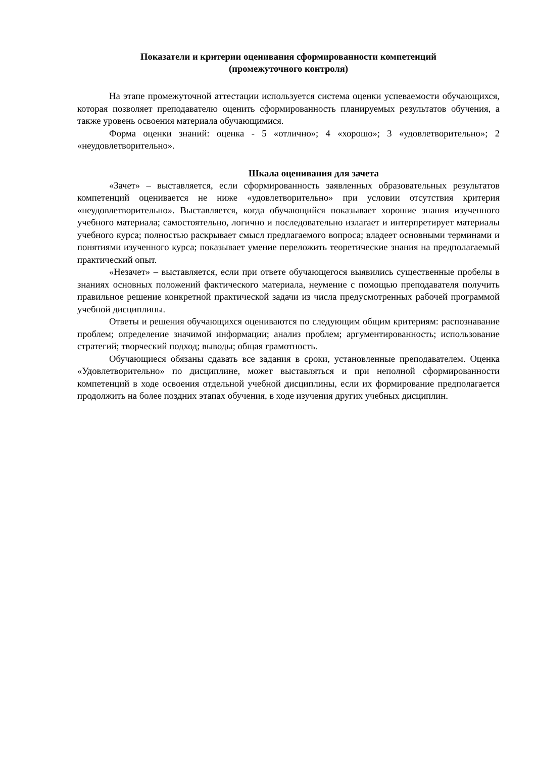Показатели и критерии оценивания сформированности компетенций
(промежуточного контроля)
На этапе промежуточной аттестации используется система оценки успеваемости обучающихся, которая позволяет преподавателю оценить сформированность планируемых результатов обучения, а также уровень освоения материала обучающимися.
Форма оценки знаний: оценка - 5 «отлично»; 4 «хорошо»; 3 «удовлетворительно»; 2 «неудовлетворительно».
Шкала оценивания для зачета
«Зачет» – выставляется, если сформированность заявленных образовательных результатов компетенций оценивается не ниже «удовлетворительно» при условии отсутствия критерия «неудовлетворительно». Выставляется, когда обучающийся показывает хорошие знания изученного учебного материала; самостоятельно, логично и последовательно излагает и интерпретирует материалы учебного курса; полностью раскрывает смысл предлагаемого вопроса; владеет основными терминами и понятиями изученного курса; показывает умение переложить теоретические знания на предполагаемый практический опыт.
«Незачет» – выставляется, если при ответе обучающегося выявились существенные пробелы в знаниях основных положений фактического материала, неумение с помощью преподавателя получить правильное решение конкретной практической задачи из числа предусмотренных рабочей программой учебной дисциплины.
Ответы и решения обучающихся оцениваются по следующим общим критериям: распознавание проблем; определение значимой информации; анализ проблем; аргументированность; использование стратегий; творческий подход; выводы; общая грамотность.
Обучающиеся обязаны сдавать все задания в сроки, установленные преподавателем. Оценка «Удовлетворительно» по дисциплине, может выставляться и при неполной сформированности компетенций в ходе освоения отдельной учебной дисциплины, если их формирование предполагается продолжить на более поздних этапах обучения, в ходе изучения других учебных дисциплин.